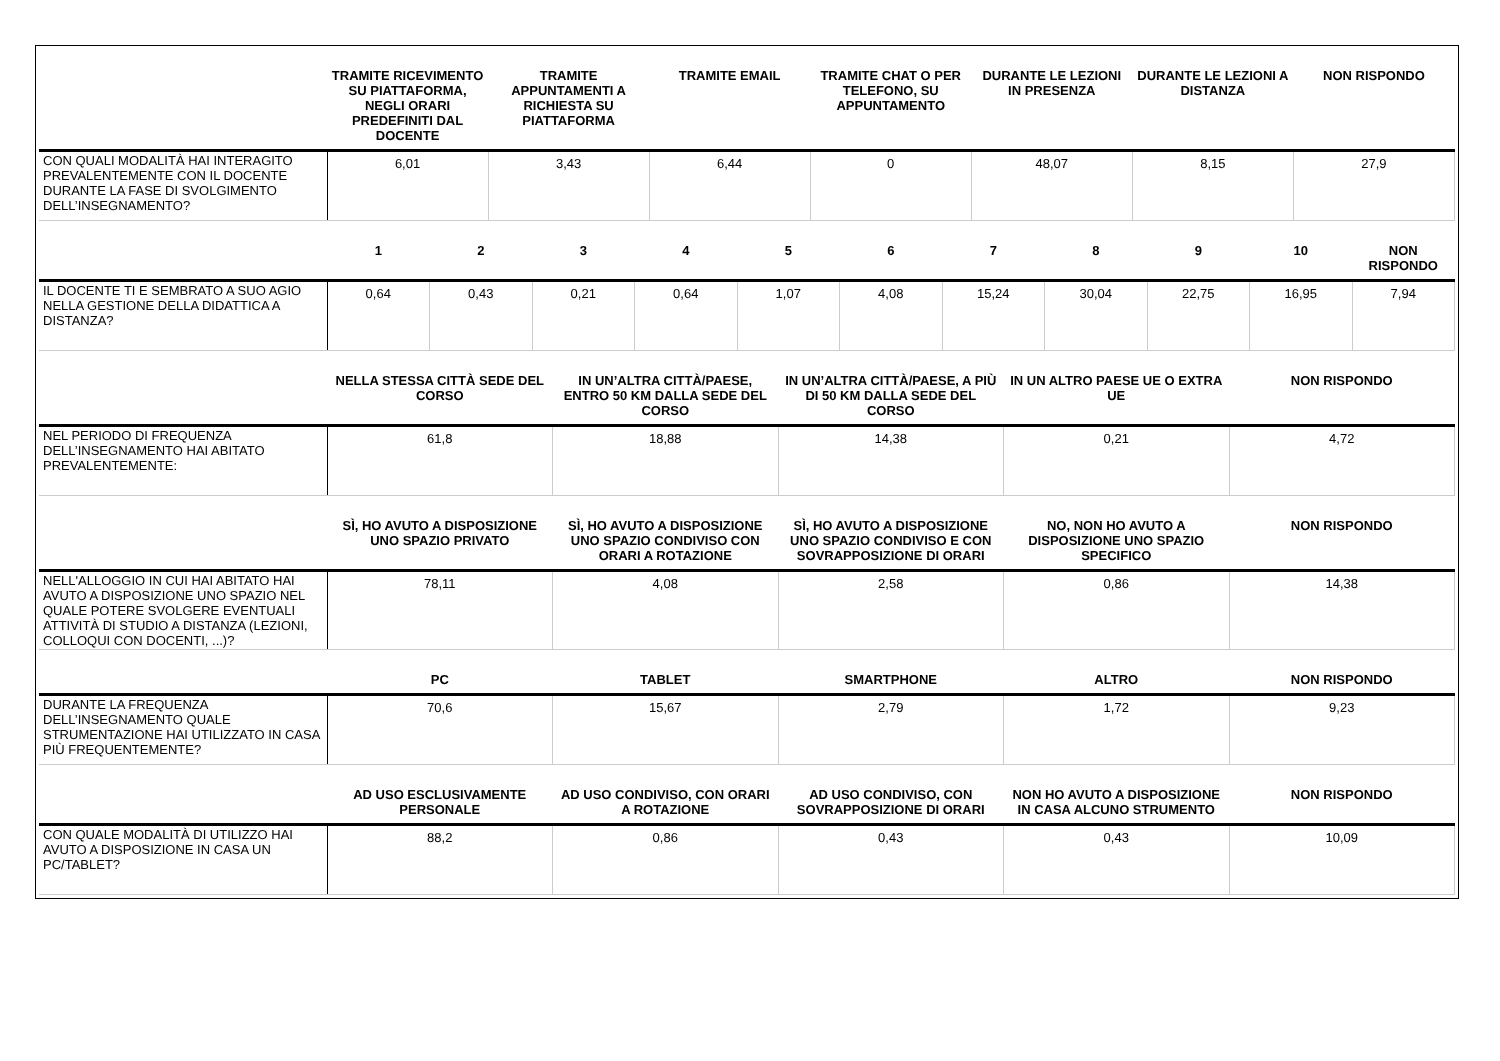| | TRAMITE RICEVIMENTO SU PIATTAFORMA, NEGLI ORARI PREDEFINITI DAL DOCENTE | TRAMITE APPUNTAMENTI A RICHIESTA SU PIATTAFORMA | TRAMITE EMAIL | TRAMITE CHAT O PER TELEFONO, SU APPUNTAMENTO | DURANTE LE LEZIONI IN PRESENZA | DURANTE LE LEZIONI A DISTANZA | NON RISPONDO |
| --- | --- | --- | --- | --- | --- | --- | --- |
| CON QUALI MODALITÀ HAI INTERAGITO PREVALENTEMENTE CON IL DOCENTE DURANTE LA FASE DI SVOLGIMENTO DELL’INSEGNAMENTO? | 6,01 | 3,43 | 6,44 | 0 | 48,07 | 8,15 | 27,9 |
| | 1 | 2 | 3 | 4 | 5 | 6 | 7 | 8 | 9 | 10 | NON RISPONDO |
| --- | --- | --- | --- | --- | --- | --- | --- | --- | --- | --- | --- |
| IL DOCENTE TI E SEMBRATO A SUO AGIO NELLA GESTIONE DELLA DIDATTICA A DISTANZA? | 0,64 | 0,43 | 0,21 | 0,64 | 1,07 | 4,08 | 15,24 | 30,04 | 22,75 | 16,95 | 7,94 |
| | NELLA STESSA CITTÀ SEDE DEL CORSO | IN UN’ALTRA CITTÀ/PAESE, ENTRO 50 KM DALLA SEDE DEL CORSO | IN UN’ALTRA CITTÀ/PAESE, A PIÙ DI 50 KM DALLA SEDE DEL CORSO | IN UN ALTRO PAESE UE O EXTRA UE | NON RISPONDO |
| --- | --- | --- | --- | --- | --- |
| NEL PERIODO DI FREQUENZA DELL’INSEGNAMENTO HAI ABITATO PREVALENTEMENTE: | 61,8 | 18,88 | 14,38 | 0,21 | 4,72 |
| | SÌ, HO AVUTO A DISPOSIZIONE UNO SPAZIO PRIVATO | SÌ, HO AVUTO A DISPOSIZIONE UNO SPAZIO CONDIVISO CON ORARI A ROTAZIONE | SÌ, HO AVUTO A DISPOSIZIONE UNO SPAZIO CONDIVISO E CON SOVRAPPOSIZIONE DI ORARI | NO, NON HO AVUTO A DISPOSIZIONE UNO SPAZIO SPECIFICO | NON RISPONDO |
| --- | --- | --- | --- | --- | --- |
| NELL'ALLOGGIO IN CUI HAI ABITATO HAI AVUTO A DISPOSIZIONE UNO SPAZIO NEL QUALE POTERE SVOLGERE EVENTUALI ATTIVITÀ DI STUDIO A DISTANZA (LEZIONI, COLLOQUI CON DOCENTI, ...)? | 78,11 | 4,08 | 2,58 | 0,86 | 14,38 |
| | PC | TABLET | SMARTPHONE | ALTRO | NON RISPONDO |
| --- | --- | --- | --- | --- | --- |
| DURANTE LA FREQUENZA DELL’INSEGNAMENTO QUALE STRUMENTAZIONE HAI UTILIZZATO IN CASA PIÙ FREQUENTEMENTE? | 70,6 | 15,67 | 2,79 | 1,72 | 9,23 |
| | AD USO ESCLUSIVAMENTE PERSONALE | AD USO CONDIVISO, CON ORARI A ROTAZIONE | AD USO CONDIVISO, CON SOVRAPPOSIZIONE DI ORARI | NON HO AVUTO A DISPOSIZIONE IN CASA ALCUNO STRUMENTO | NON RISPONDO |
| --- | --- | --- | --- | --- | --- |
| CON QUALE MODALITÀ DI UTILIZZO HAI AVUTO A DISPOSIZIONE IN CASA UN PC/TABLET? | 88,2 | 0,86 | 0,43 | 0,43 | 10,09 |